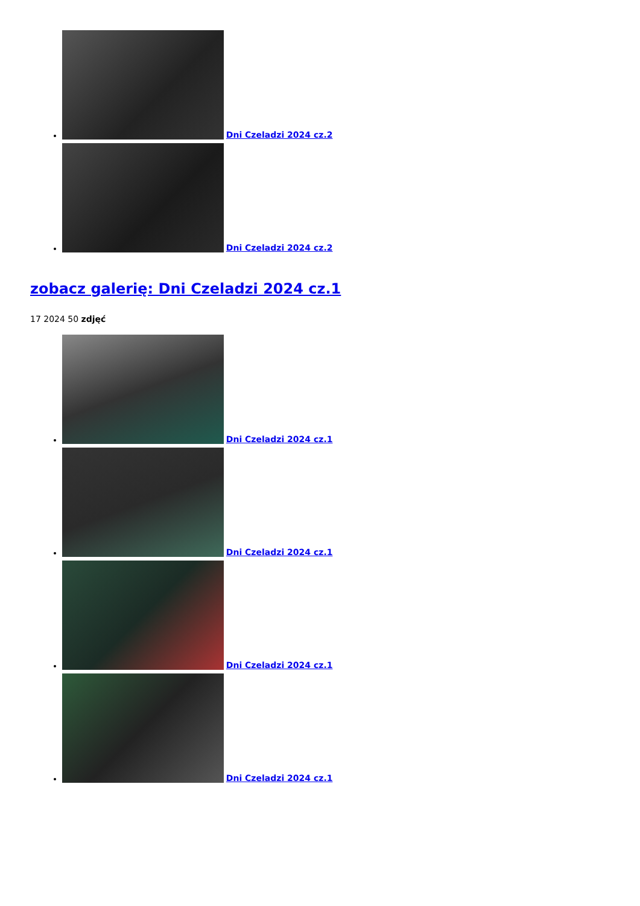Dni Czeladzi 2024 cz.2
Dni Czeladzi 2024 cz.2
zobacz galerię: Dni Czeladzi 2024 cz.1
17 2024 50 zdjęć
Dni Czeladzi 2024 cz.1
Dni Czeladzi 2024 cz.1
Dni Czeladzi 2024 cz.1
Dni Czeladzi 2024 cz.1